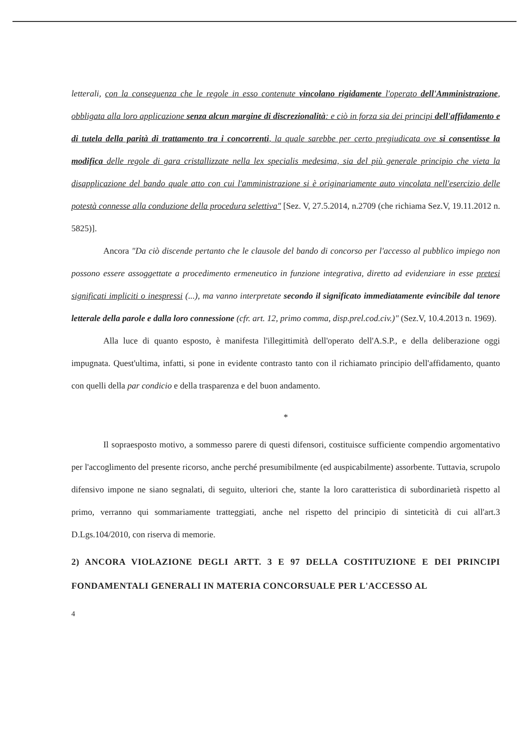letterali, con la conseguenza che le regole in esso contenute vincolano rigidamente l'operato dell'Amministrazione, obbligata alla loro applicazione senza alcun margine di discrezionalità: e ciò in forza sia dei principi dell'affidamento e di tutela della parità di trattamento tra i concorrenti, la quale sarebbe per certo pregiudicata ove si consentisse la modifica delle regole di gara cristallizzate nella lex specialis medesima, sia del più generale principio che vieta la disapplicazione del bando quale atto con cui l'amministrazione si è originariamente auto vincolata nell'esercizio delle potestà connesse alla conduzione della procedura selettiva" [Sez. V, 27.5.2014, n.2709 (che richiama Sez.V, 19.11.2012 n. 5825)].
Ancora "Da ciò discende pertanto che le clausole del bando di concorso per l'accesso al pubblico impiego non possono essere assoggettate a procedimento ermeneutico in funzione integrativa, diretto ad evidenziare in esse pretesi significati impliciti o inespressi (...), ma vanno interpretate secondo il significato immediatamente evincibile dal tenore letterale della parole e dalla loro connessione (cfr. art. 12, primo comma, disp.prel.cod.civ.)" (Sez.V, 10.4.2013 n. 1969).
Alla luce di quanto esposto, è manifesta l'illegittimità dell'operato dell'A.S.P., e della deliberazione oggi impugnata. Quest'ultima, infatti, si pone in evidente contrasto tanto con il richiamato principio dell'affidamento, quanto con quelli della par condicio e della trasparenza e del buon andamento.
*
Il sopraesposto motivo, a sommesso parere di questi difensori, costituisce sufficiente compendio argomentativo per l'accoglimento del presente ricorso, anche perché presumibilmente (ed auspicabilmente) assorbente. Tuttavia, scrupolo difensivo impone ne siano segnalati, di seguito, ulteriori che, stante la loro caratteristica di subordinarietà rispetto al primo, verranno qui sommariamente tratteggiati, anche nel rispetto del principio di sinteticità di cui all'art.3 D.Lgs.104/2010, con riserva di memorie.
2) ANCORA VIOLAZIONE DEGLI ARTT. 3 E 97 DELLA COSTITUZIONE E DEI PRINCIPI FONDAMENTALI GENERALI IN MATERIA CONCORSUALE PER L'ACCESSO AL
4